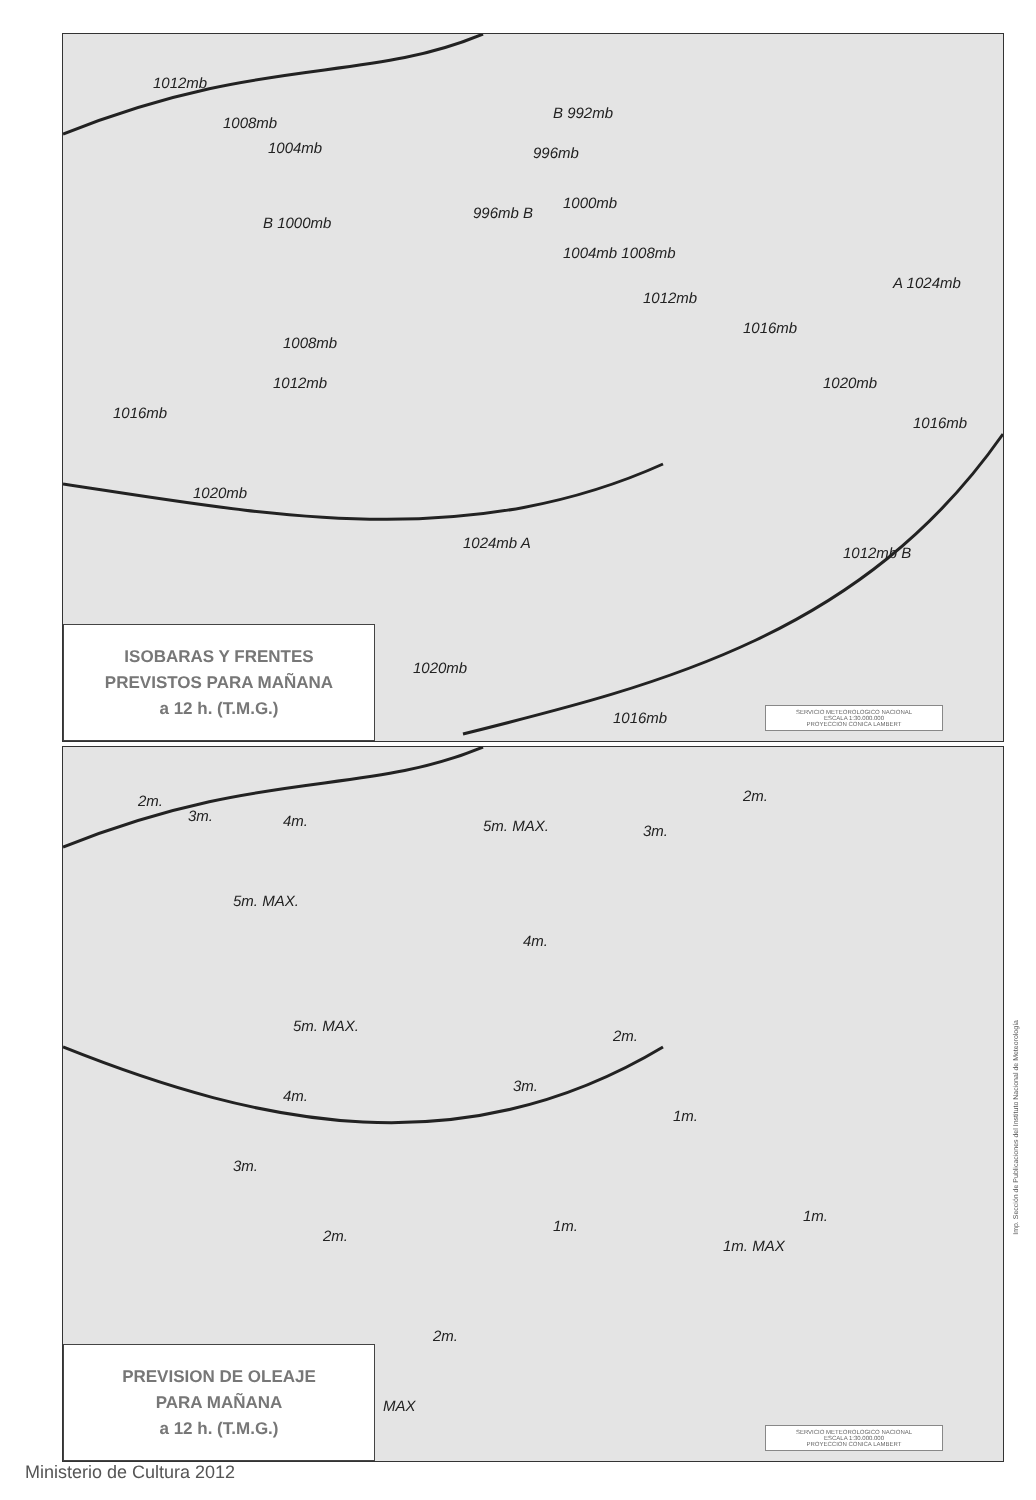1012mb
1008mb
1004mb
B 992mb
996mb
B 1000mb
996mb B
1000mb
1004mb 1008mb
1012mb
1016mb
A 1024mb
1008mb
1012mb
1016mb
1020mb
1016mb
1020mb
1024mb A
1012mb B
1020mb
1016mb
ISOBARAS Y FRENTES
PREVISTOS PARA MAÑANA
a 12 h. (T.M.G.)
SERVICIO METEOROLOGICO NACIONAL
ESCALA 1:30.000.000
PROYECCION CONICA LAMBERT
2m.
3m. 4m. 5m. MAX. 3m.
2m.
5m. MAX.
4m.
5m. MAX.
2m.
4m.
3m.
1m.
3m.
2m.
1m.
1m.
1m. MAX
2m.
MAX
PREVISION DE OLEAJE
PARA MAÑANA
a 12 h. (T.M.G.)
SERVICIO METEOROLOGICO NACIONAL
ESCALA 1:30.000.000
PROYECCION CONICA LAMBERT
Imp. Sección de Publicaciones del Instituto Nacional de Meteorología
Ministerio de Cultura 2012